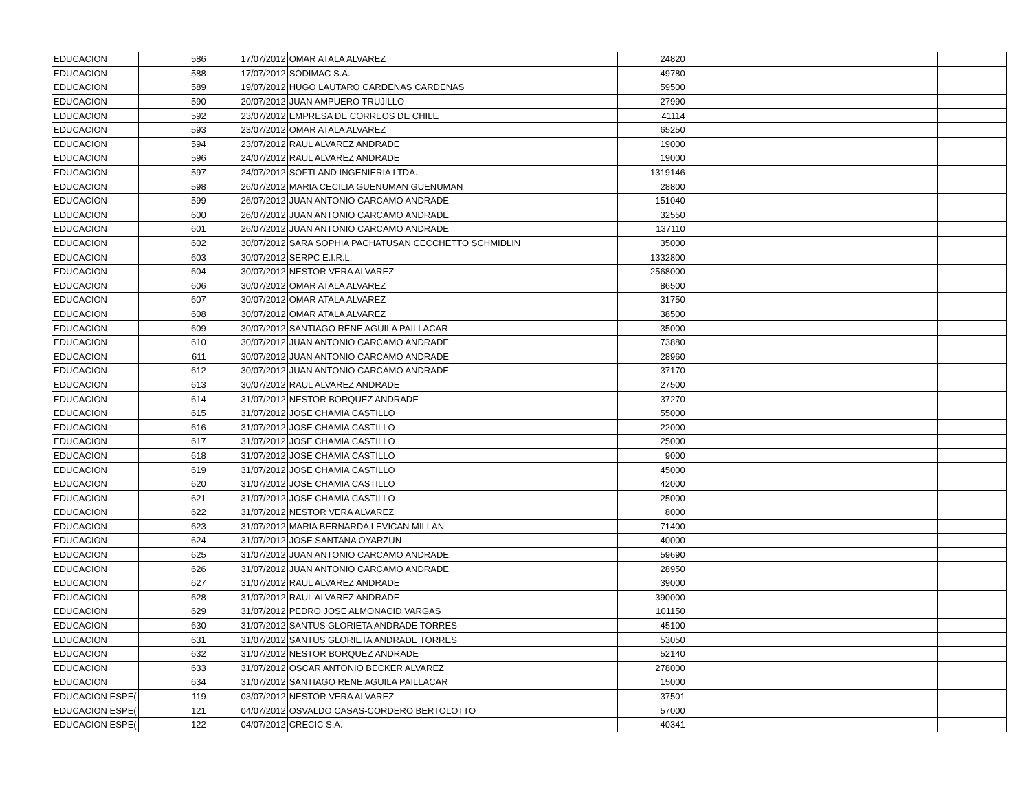| EDUCACION | 586 | 17/07/2012 | OMAR ATALA ALVAREZ | 24820 | | |
| EDUCACION | 588 | 17/07/2012 | SODIMAC S.A. | 49780 | | |
| EDUCACION | 589 | 19/07/2012 | HUGO LAUTARO CARDENAS CARDENAS | 59500 | | |
| EDUCACION | 590 | 20/07/2012 | JUAN AMPUERO TRUJILLO | 27990 | | |
| EDUCACION | 592 | 23/07/2012 | EMPRESA DE CORREOS DE CHILE | 41114 | | |
| EDUCACION | 593 | 23/07/2012 | OMAR ATALA ALVAREZ | 65250 | | |
| EDUCACION | 594 | 23/07/2012 | RAUL ALVAREZ ANDRADE | 19000 | | |
| EDUCACION | 596 | 24/07/2012 | RAUL ALVAREZ ANDRADE | 19000 | | |
| EDUCACION | 597 | 24/07/2012 | SOFTLAND INGENIERIA LTDA. | 1319146 | | |
| EDUCACION | 598 | 26/07/2012 | MARIA CECILIA GUENUMAN GUENUMAN | 28800 | | |
| EDUCACION | 599 | 26/07/2012 | JUAN ANTONIO CARCAMO ANDRADE | 151040 | | |
| EDUCACION | 600 | 26/07/2012 | JUAN ANTONIO CARCAMO ANDRADE | 32550 | | |
| EDUCACION | 601 | 26/07/2012 | JUAN ANTONIO CARCAMO ANDRADE | 137110 | | |
| EDUCACION | 602 | 30/07/2012 | SARA SOPHIA PACHATUSAN CECCHETTO SCHMIDLIN | 35000 | | |
| EDUCACION | 603 | 30/07/2012 | SERPC E.I.R.L. | 1332800 | | |
| EDUCACION | 604 | 30/07/2012 | NESTOR VERA ALVAREZ | 2568000 | | |
| EDUCACION | 606 | 30/07/2012 | OMAR ATALA ALVAREZ | 86500 | | |
| EDUCACION | 607 | 30/07/2012 | OMAR ATALA ALVAREZ | 31750 | | |
| EDUCACION | 608 | 30/07/2012 | OMAR ATALA ALVAREZ | 38500 | | |
| EDUCACION | 609 | 30/07/2012 | SANTIAGO RENE AGUILA PAILLACAR | 35000 | | |
| EDUCACION | 610 | 30/07/2012 | JUAN ANTONIO CARCAMO ANDRADE | 73880 | | |
| EDUCACION | 611 | 30/07/2012 | JUAN ANTONIO CARCAMO ANDRADE | 28960 | | |
| EDUCACION | 612 | 30/07/2012 | JUAN ANTONIO CARCAMO ANDRADE | 37170 | | |
| EDUCACION | 613 | 30/07/2012 | RAUL ALVAREZ ANDRADE | 27500 | | |
| EDUCACION | 614 | 31/07/2012 | NESTOR BORQUEZ ANDRADE | 37270 | | |
| EDUCACION | 615 | 31/07/2012 | JOSE CHAMIA CASTILLO | 55000 | | |
| EDUCACION | 616 | 31/07/2012 | JOSE CHAMIA CASTILLO | 22000 | | |
| EDUCACION | 617 | 31/07/2012 | JOSE CHAMIA CASTILLO | 25000 | | |
| EDUCACION | 618 | 31/07/2012 | JOSE CHAMIA CASTILLO | 9000 | | |
| EDUCACION | 619 | 31/07/2012 | JOSE CHAMIA CASTILLO | 45000 | | |
| EDUCACION | 620 | 31/07/2012 | JOSE CHAMIA CASTILLO | 42000 | | |
| EDUCACION | 621 | 31/07/2012 | JOSE CHAMIA CASTILLO | 25000 | | |
| EDUCACION | 622 | 31/07/2012 | NESTOR VERA ALVAREZ | 8000 | | |
| EDUCACION | 623 | 31/07/2012 | MARIA BERNARDA LEVICAN MILLAN | 71400 | | |
| EDUCACION | 624 | 31/07/2012 | JOSE SANTANA OYARZUN | 40000 | | |
| EDUCACION | 625 | 31/07/2012 | JUAN ANTONIO CARCAMO ANDRADE | 59690 | | |
| EDUCACION | 626 | 31/07/2012 | JUAN ANTONIO CARCAMO ANDRADE | 28950 | | |
| EDUCACION | 627 | 31/07/2012 | RAUL ALVAREZ ANDRADE | 39000 | | |
| EDUCACION | 628 | 31/07/2012 | RAUL ALVAREZ ANDRADE | 390000 | | |
| EDUCACION | 629 | 31/07/2012 | PEDRO JOSE ALMONACID VARGAS | 101150 | | |
| EDUCACION | 630 | 31/07/2012 | SANTUS GLORIETA ANDRADE TORRES | 45100 | | |
| EDUCACION | 631 | 31/07/2012 | SANTUS GLORIETA ANDRADE TORRES | 53050 | | |
| EDUCACION | 632 | 31/07/2012 | NESTOR BORQUEZ ANDRADE | 52140 | | |
| EDUCACION | 633 | 31/07/2012 | OSCAR ANTONIO BECKER ALVAREZ | 278000 | | |
| EDUCACION | 634 | 31/07/2012 | SANTIAGO RENE AGUILA PAILLACAR | 15000 | | |
| EDUCACION ESPE( | 119 | 03/07/2012 | NESTOR VERA ALVAREZ | 37501 | | |
| EDUCACION ESPE( | 121 | 04/07/2012 | OSVALDO CASAS-CORDERO BERTOLOTTO | 57000 | | |
| EDUCACION ESPE( | 122 | 04/07/2012 | CRECIC S.A. | 40341 | | |